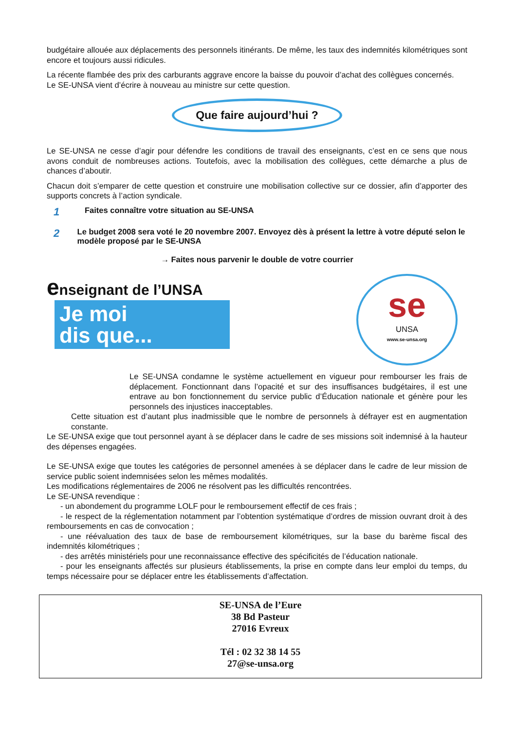budgétaire allouée aux déplacements des personnels itinérants. De même, les taux des indemnités kilométriques sont encore et toujours aussi ridicules.
La récente flambée des prix des carburants aggrave encore la baisse du pouvoir d’achat des collègues concernés.
Le SE-UNSA vient d’écrire à nouveau au ministre sur cette question.
Que faire aujourd’hui ?
Le SE-UNSA ne cesse d’agir pour défendre les conditions de travail des enseignants, c’est en ce sens que nous avons conduit de nombreuses actions. Toutefois, avec la mobilisation des collègues, cette démarche a plus de chances d’aboutir.
Chacun doit s’emparer de cette question et construire une mobilisation collective sur ce dossier, afin d’apporter des supports concrets à l’action syndicale.
1
Faites connaître votre situation au SE-UNSA
2
Le budget 2008 sera voté le 20 novembre 2007. Envoyez dès à présent la lettre à votre député selon le modèle proposé par le SE-UNSA
→ Faites nous parvenir le double de votre courrier
enseignant de l’UNSA
Je moi
dis que...
se
UNSA
www.se-unsa.org
Le SE-UNSA condamne le système actuellement en vigueur pour rembourser les frais de déplacement. Fonctionnant dans l’opacité et sur des insuffisances budgétaires, il est une entrave au bon fonctionnement du service public d’Éducation nationale et génère pour les personnels des injustices inacceptables.
Cette situation est d’autant plus inadmissible que le nombre de personnels à défrayer est en augmentation constante.
Le SE-UNSA exige que tout personnel ayant à se déplacer dans le cadre de ses missions soit indemnisé à la hauteur des dépenses engagées.
Le SE-UNSA exige que toutes les catégories de personnel amenées à se déplacer dans le cadre de leur mission de service public soient indemnisées selon les mêmes modalités.
Les modifications réglementaires de 2006 ne résolvent pas les difficultés rencontrées.
Le SE-UNSA revendique :
- un abondement du programme LOLF pour le remboursement effectif de ces frais ;
- le respect de la réglementation notamment par l’obtention systématique d’ordres de mission ouvrant droit à des remboursements en cas de convocation ;
- une réévaluation des taux de base de remboursement kilométriques, sur la base du barème fiscal des indemnités kilométriques ;
- des arrêtés ministériels pour une reconnaissance effective des spécificités de l’éducation nationale.
- pour les enseignants affectés sur plusieurs établissements, la prise en compte dans leur emploi du temps, du temps nécessaire pour se déplacer entre les établissements d’affectation.
SE-UNSA de l’Eure
38 Bd Pasteur
27016 Evreux
Tél : 02 32 38 14 55
27@se-unsa.org